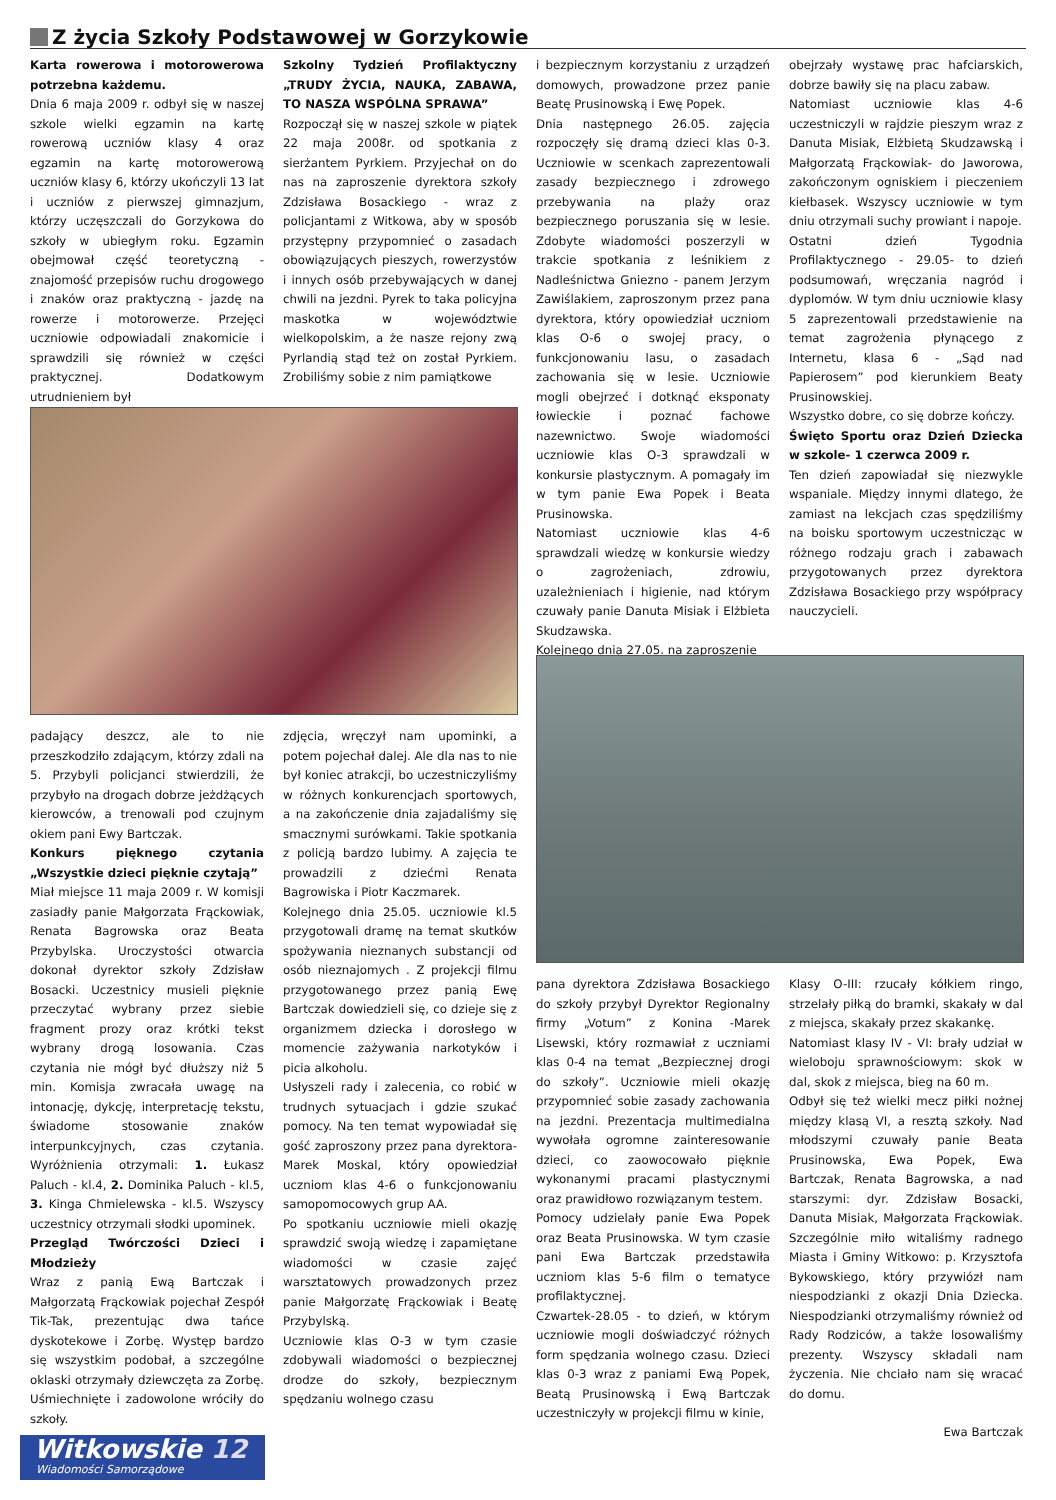Z życia Szkoły Podstawowej w Gorzykowie
Karta rowerowa i motorowerowa potrzebna każdemu.
Dnia 6 maja 2009 r. odbył się w naszej szkole wielki egzamin na kartę rowerową uczniów klasy 4 oraz egzamin na kartę motorowerową uczniów klasy 6, którzy ukończyli 13 lat i uczniów z pierwszej gimnazjum, którzy uczęszczali do Gorzykowa do szkoły w ubiegłym roku. Egzamin obejmował część teoretyczną - znajomość przepisów ruchu drogowego i znaków oraz praktyczną - jazdę na rowerze i motorowerze. Przejęci uczniowie odpowiadali znakomicie i sprawdzili się również w części praktycznej. Dodatkowym utrudnieniem był
Szkolny Tydzień Profilaktyczny „TRUDY ŻYCIA, NAUKA, ZABAWA, TO NASZA WSPÓLNA SPRAWA”
Rozpoczął się w naszej szkole w piątek 22 maja 2008r. od spotkania z sierżantem Pyrkiem. Przyjechał on do nas na zaproszenie dyrektora szkoły Zdzisława Bosackiego - wraz z policjantami z Witkowa, aby w sposób przystępny przypomnieć o zasadach obowiązujących pieszych, rowerzystów i innych osób przebywających w danej chwili na jezdni. Pyrek to taka policyjna maskotka w województwie wielkopolskim, a że nasze rejony zwą Pyrlandią stąd też on został Pyrkiem. Zrobiliśmy sobie z nim pamiątkowe
padający deszcz, ale to nie przeszkodziło zdającym, którzy zdali na 5. Przybyli policjanci stwierdzili, że przybyło na drogach dobrze jeżdżących kierowców, a trenowali pod czujnym okiem pani Ewy Bartczak.
Konkurs pięknego czytania „Wszystkie dzieci pięknie czytają”
Miał miejsce 11 maja 2009 r. W komisji zasiadły panie Małgorzata Frąckowiak, Renata Bagrowska oraz Beata Przybylska. Uroczystości otwarcia dokonał dyrektor szkoły Zdzisław Bosacki. Uczestnicy musieli pięknie przeczytać wybrany przez siebie fragment prozy oraz krótki tekst wybrany drogą losowania. Czas czytania nie mógł być dłuższy niż 5 min. Komisja zwracała uwagę na intonację, dykcję, interpretację tekstu, świadome stosowanie znaków interpunkcyjnych, czas czytania. Wyróżnienia otrzymali: 1. Łukasz Paluch - kl.4, 2. Dominika Paluch - kl.5, 3. Kinga Chmielewska - kl.5. Wszyscy uczestnicy otrzymali słodki upominek.
Przegląd Twórczości Dzieci i Młodzieży
Wraz z panią Ewą Bartczak i Małgorzatą Frąckowiak pojechał Zespół Tik-Tak, prezentując dwa tańce dyskotekowe i Zorbę. Występ bardzo się wszystkim podobał, a szczególne oklaski otrzymały dziewczęta za Zorbę. Uśmiechnięte i zadowolone wróciły do szkoły.
zdjęcia, wręczył nam upominki, a potem pojechał dalej. Ale dla nas to nie był koniec atrakcji, bo uczestniczyliśmy w różnych konkurencjach sportowych, a na zakończenie dnia zajadaliśmy się smacznymi surówkami. Takie spotkania z policją bardzo lubimy. A zajęcia te prowadzili z dziećmi Renata Bagrowiska i Piotr Kaczmarek.
Kolejnego dnia 25.05. uczniowie kl.5 przygotowali dramę na temat skutków spożywania nieznanych substancji od osób nieznajomych . Z projekcji filmu przygotowanego przez panią Ewę Bartczak dowiedzieli się, co dzieje się z organizmem dziecka i dorosłego w momencie zażywania narkotyków i picia alkoholu.
Usłyszeli rady i zalecenia, co robić w trudnych sytuacjach i gdzie szukać pomocy. Na ten temat wypowiadał się gość zaproszony przez pana dyrektora-Marek Moskal, który opowiedział uczniom klas 4-6 o funkcjonowaniu samopomocowych grup AA.
Po spotkaniu uczniowie mieli okazję sprawdzić swoją wiedzę i zapamiętane wiadomości w czasie zajęć warsztatowych prowadzonych przez panie Małgorzatę Frąckowiak i Beatę Przybylską.
Uczniowie klas O-3 w tym czasie zdobywali wiadomości o bezpiecznej drodze do szkoły, bezpiecznym spędzaniu wolnego czasu
i bezpiecznym korzystaniu z urządzeń domowych, prowadzone przez panie Beatę Prusinowską i Ewę Popek.
Dnia następnego 26.05. zajęcia rozpoczęły się dramą dzieci klas 0-3. Uczniowie w scenkach zaprezentowali zasady bezpiecznego i zdrowego przebywania na plaży oraz bezpiecznego poruszania się w lesie. Zdobyte wiadomości poszerzyli w trakcie spotkania z leśnikiem z Nadleśnictwa Gniezno - panem Jerzym Zawiślakiem, zaproszonym przez pana dyrektora, który opowiedział uczniom klas O-6 o swojej pracy, o funkcjonowaniu lasu, o zasadach zachowania się w lesie. Uczniowie mogli obejrzeć i dotknąć eksponaty łowieckie i poznać fachowe nazewnictwo. Swoje wiadomości uczniowie klas O-3 sprawdzali w konkursie plastycznym. A pomagały im w tym panie Ewa Popek i Beata Prusinowska.
Natomiast uczniowie klas 4-6 sprawdzali wiedzę w konkursie wiedzy o zagrożeniach, zdrowiu, uzależnieniach i higienie, nad którym czuwały panie Danuta Misiak i Elżbieta Skudzawska.
Kolejnego dnia 27.05. na zaproszenie
obejrzały wystawę prac hafciarskich, dobrze bawiły się na placu zabaw.
Natomiast uczniowie klas 4-6 uczestniczyli w rajdzie pieszym wraz z Danuta Misiak, Elżbietą Skudzawską i Małgorzatą Frąckowiak- do Jaworowa, zakończonym ogniskiem i pieczeniem kiełbasek. Wszyscy uczniowie w tym dniu otrzymali suchy prowiant i napoje.
Ostatni dzień Tygodnia Profilaktycznego - 29.05- to dzień podsumowań, wręczania nagród i dyplomów. W tym dniu uczniowie klasy 5 zaprezentowali przedstawienie na temat zagrożenia płynącego z Internetu, klasa 6 - „Sąd nad Papierosem” pod kierunkiem Beaty Prusinowskiej.
Wszystko dobre, co się dobrze kończy.
Święto Sportu oraz Dzień Dziecka w szkole- 1 czerwca 2009 r.
Ten dzień zapowiadał się niezwykle wspaniale. Między innymi dlatego, że zamiast na lekcjach czas spędziliśmy na boisku sportowym uczestnicząc w różnego rodzaju grach i zabawach przygotowanych przez dyrektora Zdzisława Bosackiego przy współpracy nauczycieli.
pana dyrektora Zdzisława Bosackiego do szkoły przybył Dyrektor Regionalny firmy „Votum” z Konina -Marek Lisewski, który rozmawiał z uczniami klas 0-4 na temat „Bezpiecznej drogi do szkoły”. Uczniowie mieli okazję przypomnieć sobie zasady zachowania na jezdni. Prezentacja multimedialna wywołała ogromne zainteresowanie dzieci, co zaowocowało pięknie wykonanymi pracami plastycznymi oraz prawidłowo rozwiązanym testem.
Pomocy udzielały panie Ewa Popek oraz Beata Prusinowska. W tym czasie pani Ewa Bartczak przedstawiła uczniom klas 5-6 film o tematyce profilaktycznej.
Czwartek-28.05 - to dzień, w którym uczniowie mogli doświadczyć różnych form spędzania wolnego czasu. Dzieci klas 0-3 wraz z paniami Ewą Popek, Beatą Prusinowską i Ewą Bartczak uczestniczyły w projekcji filmu w kinie,
Klasy O-III: rzucały kółkiem ringo, strzelały piłką do bramki, skakały w dal z miejsca, skakały przez skakankę.
Natomiast klasy IV - VI: brały udział w wieloboju sprawnościowym: skok w dal, skok z miejsca, bieg na 60 m.
Odbył się też wielki mecz piłki nożnej między klasą VI, a resztą szkoły. Nad młodszymi czuwały panie Beata Prusinowska, Ewa Popek, Ewa Bartczak, Renata Bagrowska, a nad starszymi: dyr. Zdzisław Bosacki, Danuta Misiak, Małgorzata Frąckowiak. Szczególnie miło witaliśmy radnego Miasta i Gminy Witkowo: p. Krzysztofa Bykowskiego, który przywiózł nam niespodzianki z okazji Dnia Dziecka. Niespodzianki otrzymaliśmy również od Rady Rodziców, a także losowaliśmy prezenty. Wszyscy składali nam życzenia. Nie chciało nam się wracać do domu.
Ewa Bartczak
Witkowskie 12
Wiadomości Samorządowe